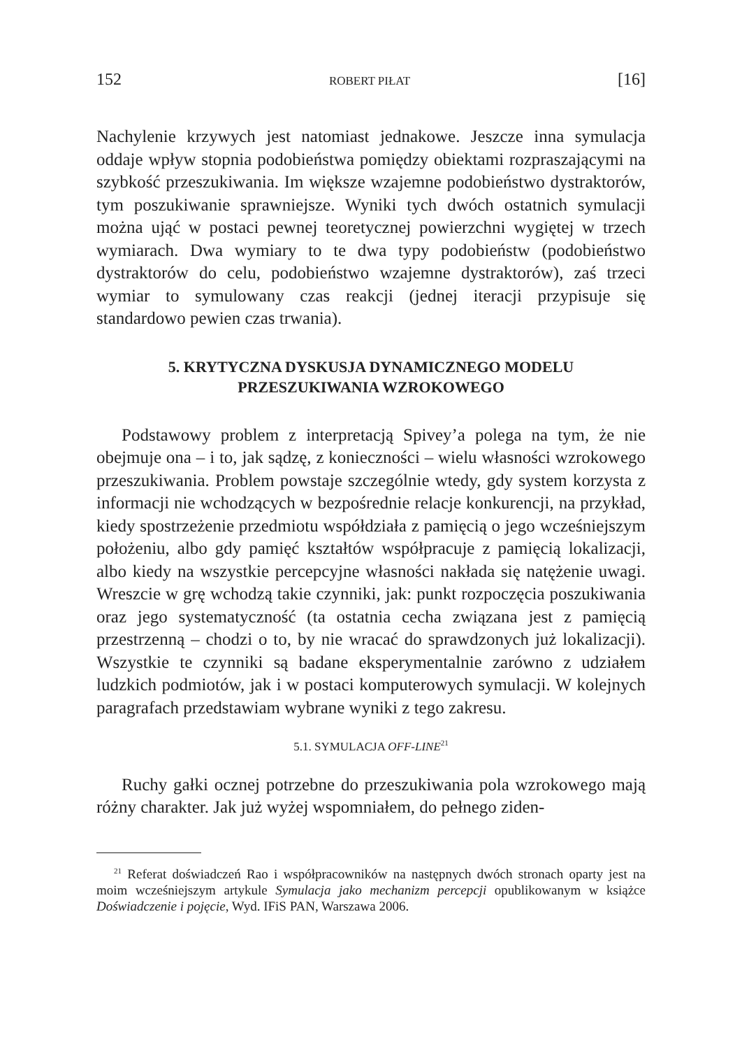152 ROBERT PIŁAT [16]
Nachylenie krzywych jest natomiast jednakowe. Jeszcze inna symulacja oddaje wpływ stopnia podobieństwa pomiędzy obiektami rozpraszającymi na szybkość przeszukiwania. Im większe wzajemne podobieństwo dystraktorów, tym poszukiwanie sprawniejsze. Wyniki tych dwóch ostatnich symulacji można ująć w postaci pewnej teoretycznej powierzchni wygiętej w trzech wymiarach. Dwa wymiary to te dwa typy podobieństw (podobieństwo dystraktorów do celu, podobieństwo wzajemne dystraktorów), zaś trzeci wymiar to symulowany czas reakcji (jednej iteracji przypisuje się standardowo pewien czas trwania).
5. KRYTYCZNA DYSKUSJA DYNAMICZNEGO MODELU
PRZESZUKIWANIA WZROKOWEGO
Podstawowy problem z interpretacją Spivey’a polega na tym, że nie obejmuje ona – i to, jak sądzę, z konieczności – wielu własności wzrokowego przeszukiwania. Problem powstaje szczególnie wtedy, gdy system korzysta z informacji nie wchodzących w bezpośrednie relacje konkurencji, na przykład, kiedy spostrzeżenie przedmiotu współdziała z pamięcią o jego wcześniejszym położeniu, albo gdy pamięć kształtów współpracuje z pamięcią lokalizacji, albo kiedy na wszystkie percepcyjne własności nakłada się natężenie uwagi. Wreszcie w grę wchodzą takie czynniki, jak: punkt rozpoczęcia poszukiwania oraz jego systematyczność (ta ostatnia cecha związana jest z pamięcią przestrzenną – chodzi o to, by nie wracać do sprawdzonych już lokalizacji). Wszystkie te czynniki są badane eksperymentalnie zarówno z udziałem ludzkich podmiotów, jak i w postaci komputerowych symulacji. W kolejnych paragrafach przedstawiam wybrane wyniki z tego zakresu.
5.1. SYMULACJA OFF-LINE<sup>21</sup>
Ruchy gałki ocznej potrzebne do przeszukiwania pola wzrokowego mają różny charakter. Jak już wyżej wspomniałem, do pełnego ziden-
<sup>21</sup> Referat doświadczeń Rao i współpracowników na następnych dwóch stronach oparty jest na moim wcześniejszym artykule Symulacja jako mechanizm percepcji opublikowanym w książce Doświadczenie i pojęcie, Wyd. IFiS PAN, Warszawa 2006.